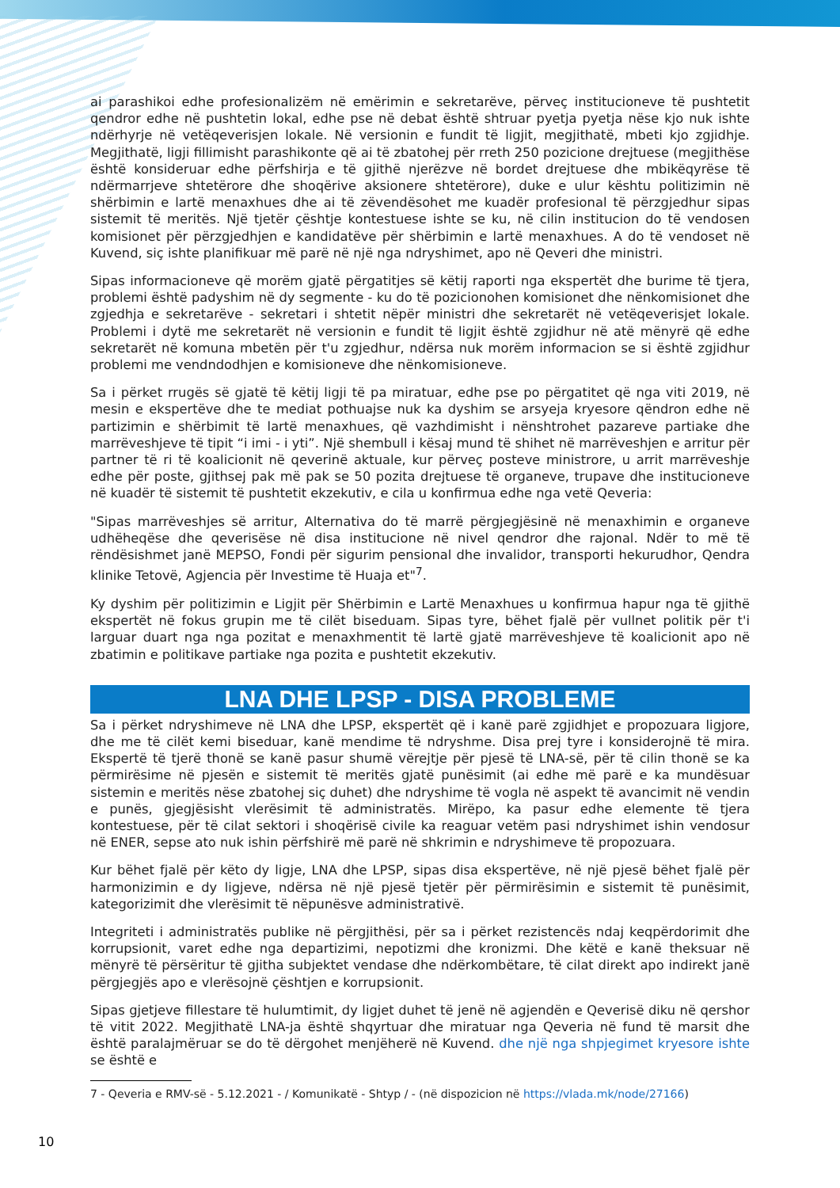ai parashikoi edhe profesionalizëm në emërimin e sekretarëve, përveç institucioneve të pushtetit qendror edhe në pushtetin lokal, edhe pse në debat është shtruar pyetja pyetja nëse kjo nuk ishte ndërhyrje në vetëqeverisjen lokale. Në versionin e fundit të ligjit, megjithatë, mbeti kjo zgjidhje. Megjithatë, ligji fillimisht parashikonte që ai të zbatohej për rreth 250 pozicione drejtuese (megjithëse është konsideruar edhe përfshirja e të gjithë njerëzve në bordet drejtuese dhe mbikëqyrëse të ndërmarrjeve shtetërore dhe shoqërive aksionere shtetërore), duke e ulur kështu politizimin në shërbimin e lartë menaxhues dhe ai të zëvendësohet me kuadër profesional të përzgjedhur sipas sistemit të meritës. Një tjetër çështje kontestuese ishte se ku, në cilin institucion do të vendosen komisionet për përzgjedhjen e kandidatëve për shërbimin e lartë menaxhues. A do të vendoset në Kuvend, siç ishte planifikuar më parë në një nga ndryshimet, apo në Qeveri dhe ministri.
Sipas informacioneve që morëm gjatë përgatitjes së këtij raporti nga ekspertët dhe burime të tjera, problemi është padyshim në dy segmente - ku do të pozicionohen komisionet dhe nënkomisionet dhe zgjedhja e sekretarëve - sekretari i shtetit nëpër ministri dhe sekretarët në vetëqeverisjet lokale. Problemi i dytë me sekretarët në versionin e fundit të ligjit është zgjidhur në atë mënyrë që edhe sekretarët në komuna mbetën për t'u zgjedhur, ndërsa nuk morëm informacion se si është zgjidhur problemi me vendndodhjen e komisioneve dhe nënkomisioneve.
Sa i përket rrugës së gjatë të këtij ligji të pa miratuar, edhe pse po përgatitet që nga viti 2019, në mesin e ekspertëve dhe te mediat pothuajse nuk ka dyshim se arsyeja kryesore qëndron edhe në partizimin e shërbimit të lartë menaxhues, që vazhdimisht i nënshtrohet pazareve partiake dhe marrëveshjeve të tipit “i imi - i yti”. Një shembull i kësaj mund të shihet në marrëveshjen e arritur për partner të ri të koalicionit në qeverinë aktuale, kur përveç posteve ministrore, u arrit marrëveshje edhe për poste, gjithsej pak më pak se 50 pozita drejtuese të organeve, trupave dhe institucioneve në kuadër të sistemit të pushtetit ekzekutiv, e cila u konfirmua edhe nga vetë Qeveria:
"Sipas marrëveshjes së arritur, Alternativa do të marrë përgjegjësinë në menaxhimin e organeve udhëheqëse dhe qeverisëse në disa institucione në nivel qendror dhe rajonal. Ndër to më të rëndësishmet janë MEPSO, Fondi për sigurim pensional dhe invalidor, transporti hekurudhor, Qendra klinike Tetovë, Agjencia për Investime të Huaja et"<sup>7</sup>.
Ky dyshim për politizimin e Ligjit për Shërbimin e Lartë Menaxhues u konfirmua hapur nga të gjithë ekspertët në fokus grupin me të cilët biseduam. Sipas tyre, bëhet fjalë për vullnet politik për t'i larguar duart nga nga pozitat e menaxhmentit të lartë gjatë marrëveshjeve të koalicionit apo në zbatimin e politikave partiake nga pozita e pushtetit ekzekutiv.
LNA DHE LPSP - DISA PROBLEME
Sa i përket ndryshimeve në LNA dhe LPSP, ekspertët që i kanë parë zgjidhjet e propozuara ligjore, dhe me të cilët kemi biseduar, kanë mendime të ndryshme. Disa prej tyre i konsiderojnë të mira. Ekspertë të tjerë thonë se kanë pasur shumë vërejtje për pjesë të LNA-së, për të cilin thonë se ka përmirësime në pjesën e sistemit të meritës gjatë punësimit (ai edhe më parë e ka mundësuar sistemin e meritës nëse zbatohej siç duhet) dhe ndryshime të vogla në aspekt të avancimit në vendin e punës, gjegjësisht vlerësimit të administratës. Mirëpo, ka pasur edhe elemente të tjera kontestuese, për të cilat sektori i shoqërisë civile ka reaguar vetëm pasi ndryshimet ishin vendosur në ENER, sepse ato nuk ishin përfshirë më parë në shkrimin e ndryshimeve të propozuara.
Kur bëhet fjalë për këto dy ligje, LNA dhe LPSP, sipas disa ekspertëve, në një pjesë bëhet fjalë për harmonizimin e dy ligjeve, ndërsa në një pjesë tjetër për përmirësimin e sistemit të punësimit, kategorizimit dhe vlerësimit të nëpunësve administrativë.
Integriteti i administratës publike në përgjithësi, për sa i përket rezistencës ndaj keqpërdorimit dhe korrupsionit, varet edhe nga departizimi, nepotizmi dhe kronizmi. Dhe këtë e kanë theksuar në mënyrë të përsëritur të gjitha subjektet vendase dhe ndërkombëtare, të cilat direkt apo indirekt janë përgjegjës apo e vlerësojnë çështjen e korrupsionit.
Sipas gjetjeve fillestare të hulumtimit, dy ligjet duhet të jenë në agjendën e Qeverisë diku në qershor të vitit 2022. Megjithatë LNA-ja është shqyrtuar dhe miratuar nga Qeveria në fund të marsit dhe është paralajmëruar se do të dërgohet menjëherë në Kuvend. dhe një nga shpjegimet kryesore ishte se është e
7 - Qeveria e RMV-së - 5.12.2021 - / Komunikatë - Shtyp / - (në dispozicion në https://vlada.mk/node/27166)
10